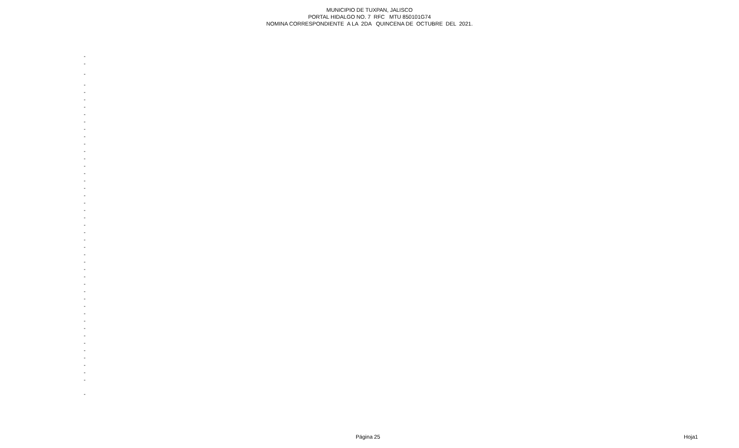MUNICIPIO DE TUXPAN, JALISCO
PORTAL HIDALGO NO. 7 RFC MTU 850101G74
NOMINA CORRESPONDIENTE A LA 2DA QUINCENA DE OCTUBRE DEL 2021.
-
-
-
-
-
-
-
-
-
-
-
-
-
-
-
-
-
-
-
-
-
-
-
-
-
-
-
-
-
-
-
-
-
-
-
-
-
-
-
-
-
-
-
-
-
Página 25 Hoja1